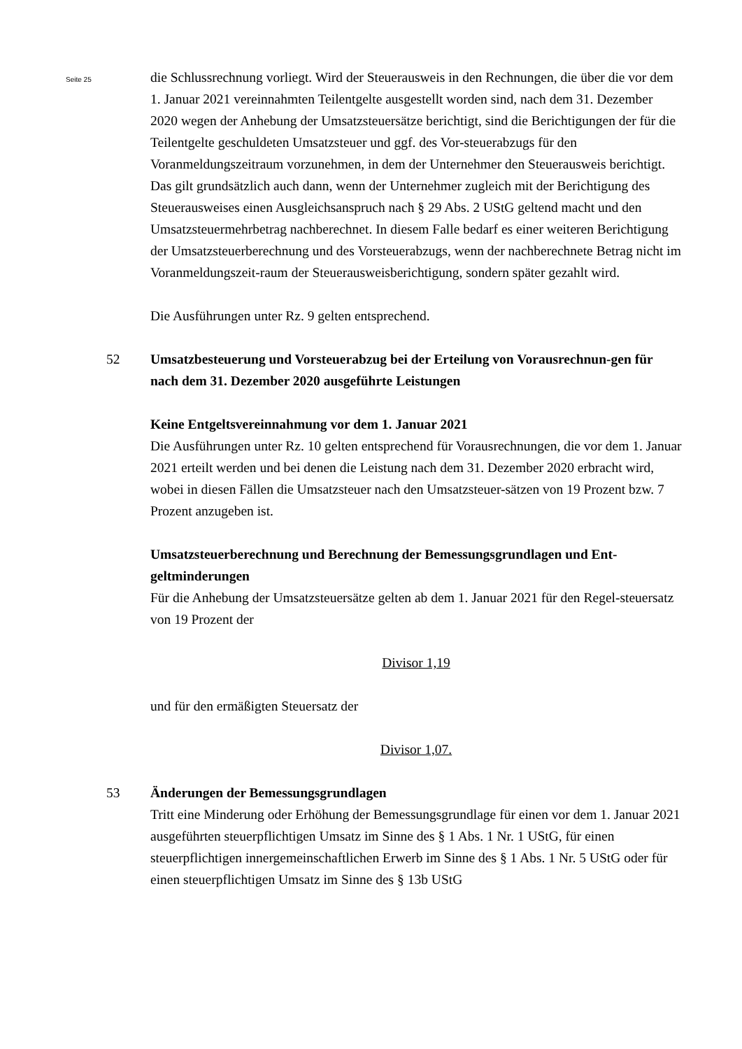Seite 25
die Schlussrechnung vorliegt. Wird der Steuerausweis in den Rechnungen, die über die vor dem 1. Januar 2021 vereinnahmten Teilentgelte ausgestellt worden sind, nach dem 31. Dezember 2020 wegen der Anhebung der Umsatzsteuersätze berichtigt, sind die Berichtigungen der für die Teilentgelte geschuldeten Umsatzsteuer und ggf. des Vor-steuerabzugs für den Voranmeldungszeitraum vorzunehmen, in dem der Unternehmer den Steuerausweis berichtigt. Das gilt grundsätzlich auch dann, wenn der Unternehmer zugleich mit der Berichtigung des Steuerausweises einen Ausgleichsanspruch nach § 29 Abs. 2 UStG geltend macht und den Umsatzsteuermehrbetrag nachberechnet. In diesem Falle bedarf es einer weiteren Berichtigung der Umsatzsteuerberechnung und des Vorsteuerabzugs, wenn der nachberechnete Betrag nicht im Voranmeldungszeit-raum der Steuerausweisberichtigung, sondern später gezahlt wird.
Die Ausführungen unter Rz. 9 gelten entsprechend.
52 Umsatzbesteuerung und Vorsteuerabzug bei der Erteilung von Vorausrechnun-gen für nach dem 31. Dezember 2020 ausgeführte Leistungen
Keine Entgeltsvereinnahmung vor dem 1. Januar 2021
Die Ausführungen unter Rz. 10 gelten entsprechend für Vorausrechnungen, die vor dem 1. Januar 2021 erteilt werden und bei denen die Leistung nach dem 31. Dezember 2020 erbracht wird, wobei in diesen Fällen die Umsatzsteuer nach den Umsatzsteuer-sätzen von 19 Prozent bzw. 7 Prozent anzugeben ist.
Umsatzsteuerberechnung und Berechnung der Bemessungsgrundlagen und Ent-geltminderungen
Für die Anhebung der Umsatzsteuersätze gelten ab dem 1. Januar 2021 für den Regel-steuersatz von 19 Prozent der
Divisor 1,19
und für den ermäßigten Steuersatz der
Divisor 1,07.
53 Änderungen der Bemessungsgrundlagen
Tritt eine Minderung oder Erhöhung der Bemessungsgrundlage für einen vor dem 1. Januar 2021 ausgeführten steuerpflichtigen Umsatz im Sinne des § 1 Abs. 1 Nr. 1 UStG, für einen steuerpflichtigen innergemeinschaftlichen Erwerb im Sinne des § 1 Abs. 1 Nr. 5 UStG oder für einen steuerpflichtigen Umsatz im Sinne des § 13b UStG